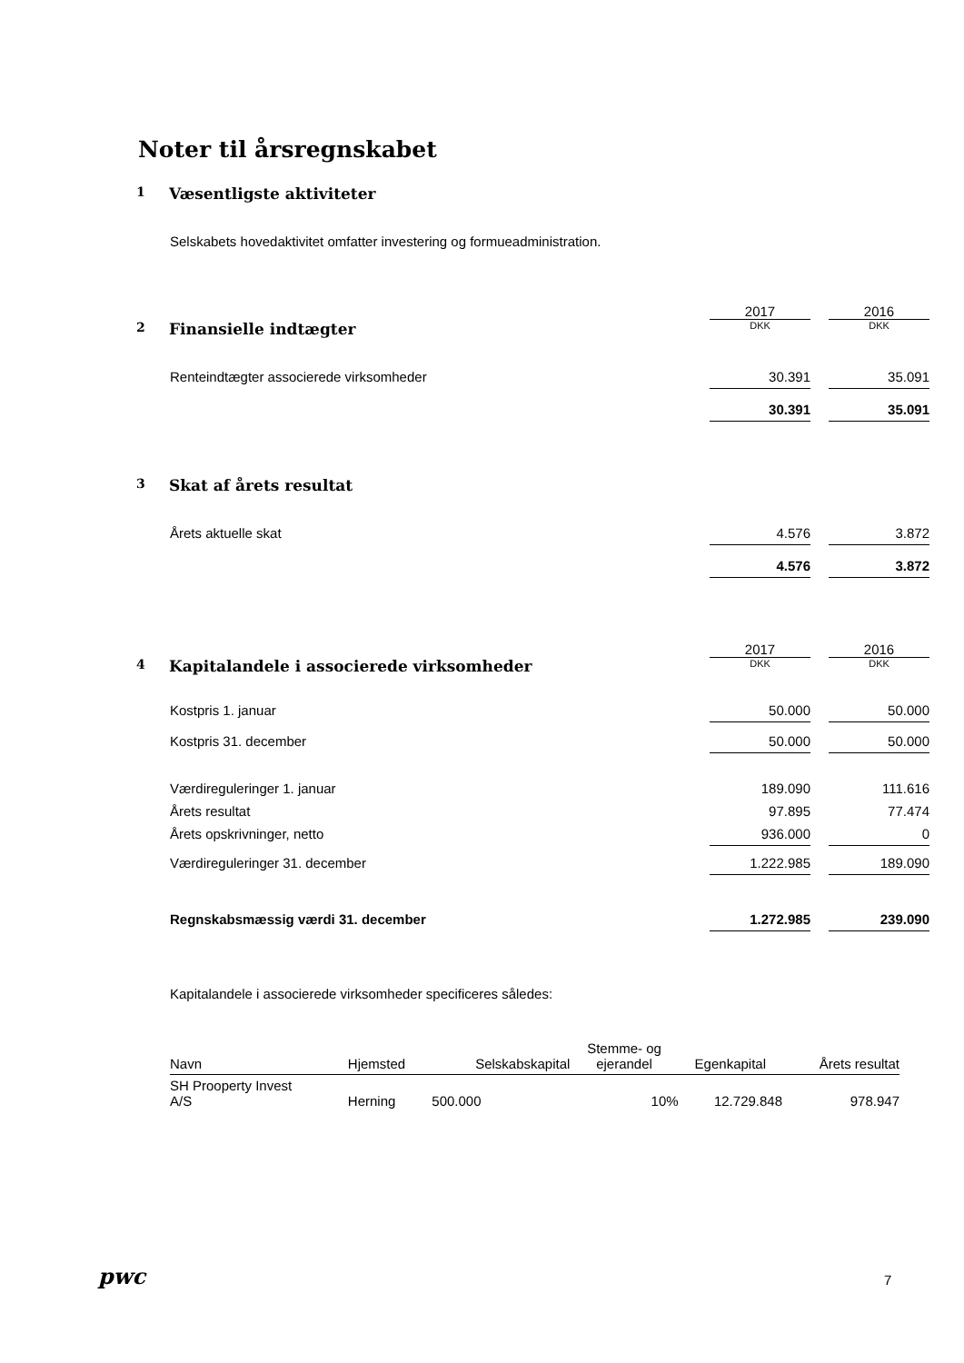Noter til årsregnskabet
1 Væsentligste aktiviteter
Selskabets hovedaktivitet omfatter investering og formueadministration.
| | 2017 | | 2016 |
| 2 Finansielle indtægter | DKK | | DKK |
| Renteindtægter associerede virksomheder | 30.391 | | 35.091 |
| | 30.391 | | 35.091 |
3 Skat af årets resultat
| Årets aktuelle skat | 4.576 | | 3.872 |
| | 4.576 | | 3.872 |
| | 2017 | | 2016 |
| 4 Kapitalandele i associerede virksomheder | DKK | | DKK |
| Kostpris 1. januar | 50.000 | | 50.000 |
| Kostpris 31. december | 50.000 | | 50.000 |
| Værdireguleringer 1. januar | 189.090 | | 111.616 |
| Årets resultat | 97.895 | | 77.474 |
| Årets opskrivninger, netto | 936.000 | | 0 |
| Værdireguleringer 31. december | 1.222.985 | | 189.090 |
| Regnskabsmæssig værdi 31. december | 1.272.985 | | 239.090 |
Kapitalandele i associerede virksomheder specificeres således:
| Navn | Hjemsted | Selskabskapital | Stemme- og ejerandel | Egenkapital | Årets resultat |
| SH Prooperty Invest A/S | Herning | 500.000 | 10% | 12.729.848 | 978.947 |
pwc 7